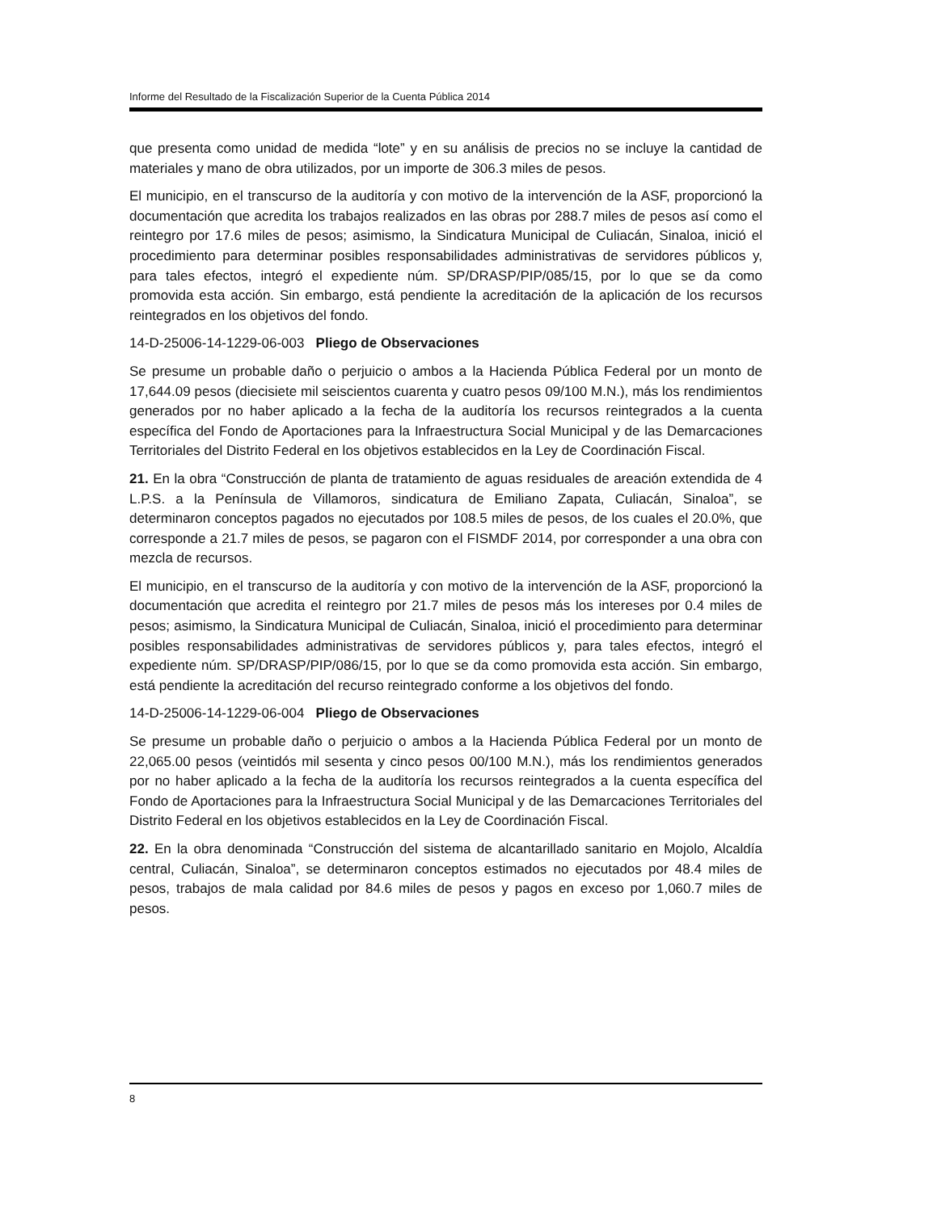Informe del Resultado de la Fiscalización Superior de la Cuenta Pública 2014
que presenta como unidad de medida “lote” y en su análisis de precios no se incluye la cantidad de materiales y mano de obra utilizados, por un importe de 306.3 miles de pesos.
El municipio, en el transcurso de la auditoría y con motivo de la intervención de la ASF, proporcionó la documentación que acredita los trabajos realizados en las obras por 288.7 miles de pesos así como el reintegro por 17.6 miles de pesos; asimismo, la Sindicatura Municipal de Culiacán, Sinaloa, inició el procedimiento para determinar posibles responsabilidades administrativas de servidores públicos y, para tales efectos, integró el expediente núm. SP/DRASP/PIP/085/15, por lo que se da como promovida esta acción. Sin embargo, está pendiente la acreditación de la aplicación de los recursos reintegrados en los objetivos del fondo.
14-D-25006-14-1229-06-003 Pliego de Observaciones
Se presume un probable daño o perjuicio o ambos a la Hacienda Pública Federal por un monto de 17,644.09 pesos (diecisiete mil seiscientos cuarenta y cuatro pesos 09/100 M.N.), más los rendimientos generados por no haber aplicado a la fecha de la auditoría los recursos reintegrados a la cuenta específica del Fondo de Aportaciones para la Infraestructura Social Municipal y de las Demarcaciones Territoriales del Distrito Federal en los objetivos establecidos en la Ley de Coordinación Fiscal.
21. En la obra “Construcción de planta de tratamiento de aguas residuales de areación extendida de 4 L.P.S. a la Península de Villamoros, sindicatura de Emiliano Zapata, Culiacán, Sinaloa”, se determinaron conceptos pagados no ejecutados por 108.5 miles de pesos, de los cuales el 20.0%, que corresponde a 21.7 miles de pesos, se pagaron con el FISMDF 2014, por corresponder a una obra con mezcla de recursos.
El municipio, en el transcurso de la auditoría y con motivo de la intervención de la ASF, proporcionó la documentación que acredita el reintegro por 21.7 miles de pesos más los intereses por 0.4 miles de pesos; asimismo, la Sindicatura Municipal de Culiacán, Sinaloa, inició el procedimiento para determinar posibles responsabilidades administrativas de servidores públicos y, para tales efectos, integró el expediente núm. SP/DRASP/PIP/086/15, por lo que se da como promovida esta acción. Sin embargo, está pendiente la acreditación del recurso reintegrado conforme a los objetivos del fondo.
14-D-25006-14-1229-06-004 Pliego de Observaciones
Se presume un probable daño o perjuicio o ambos a la Hacienda Pública Federal por un monto de 22,065.00 pesos (veintidós mil sesenta y cinco pesos 00/100 M.N.), más los rendimientos generados por no haber aplicado a la fecha de la auditoría los recursos reintegrados a la cuenta específica del Fondo de Aportaciones para la Infraestructura Social Municipal y de las Demarcaciones Territoriales del Distrito Federal en los objetivos establecidos en la Ley de Coordinación Fiscal.
22. En la obra denominada “Construcción del sistema de alcantarillado sanitario en Mojolo, Alcaldía central, Culiacán, Sinaloa”, se determinaron conceptos estimados no ejecutados por 48.4 miles de pesos, trabajos de mala calidad por 84.6 miles de pesos y pagos en exceso por 1,060.7 miles de pesos.
8